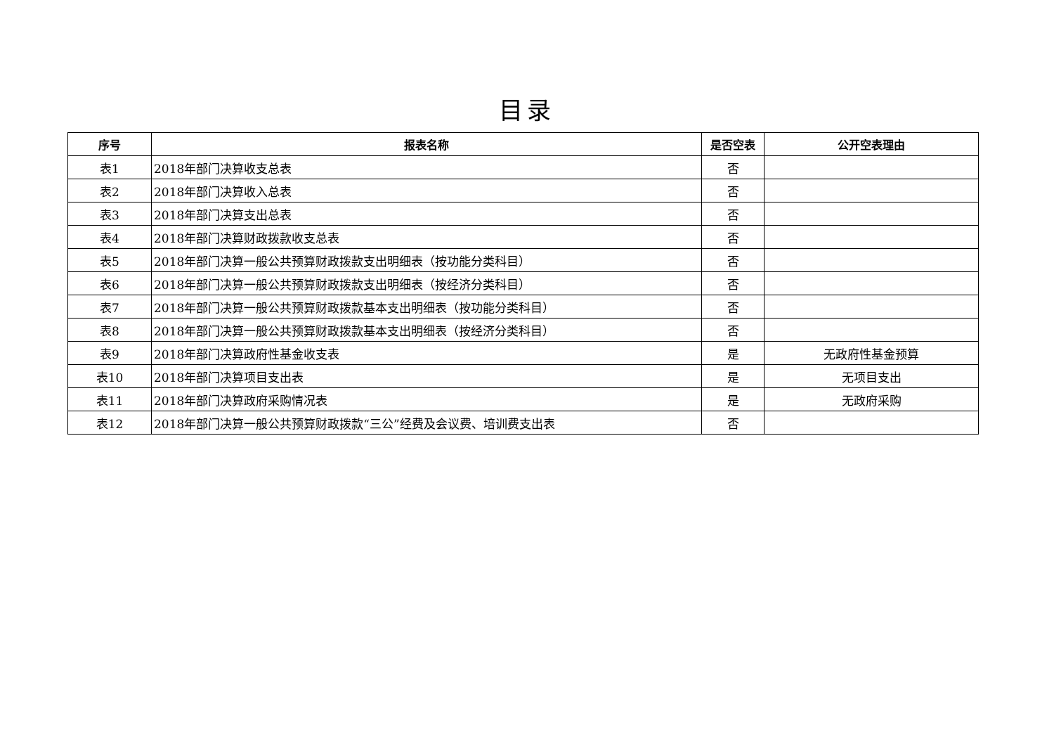目录
| 序号 | 报表名称 | 是否空表 | 公开空表理由 |
| --- | --- | --- | --- |
| 表1 | 2018年部门决算收支总表 | 否 | |
| 表2 | 2018年部门决算收入总表 | 否 | |
| 表3 | 2018年部门决算支出总表 | 否 | |
| 表4 | 2018年部门决算财政拨款收支总表 | 否 | |
| 表5 | 2018年部门决算一般公共预算财政拨款支出明细表（按功能分类科目） | 否 | |
| 表6 | 2018年部门决算一般公共预算财政拨款支出明细表（按经济分类科目） | 否 | |
| 表7 | 2018年部门决算一般公共预算财政拨款基本支出明细表（按功能分类科目） | 否 | |
| 表8 | 2018年部门决算一般公共预算财政拨款基本支出明细表（按经济分类科目） | 否 | |
| 表9 | 2018年部门决算政府性基金收支表 | 是 | 无政府性基金预算 |
| 表10 | 2018年部门决算项目支出表 | 是 | 无项目支出 |
| 表11 | 2018年部门决算政府采购情况表 | 是 | 无政府采购 |
| 表12 | 2018年部门决算一般公共预算财政拨款“三公”经费及会议费、培训费支出表 | 否 | |